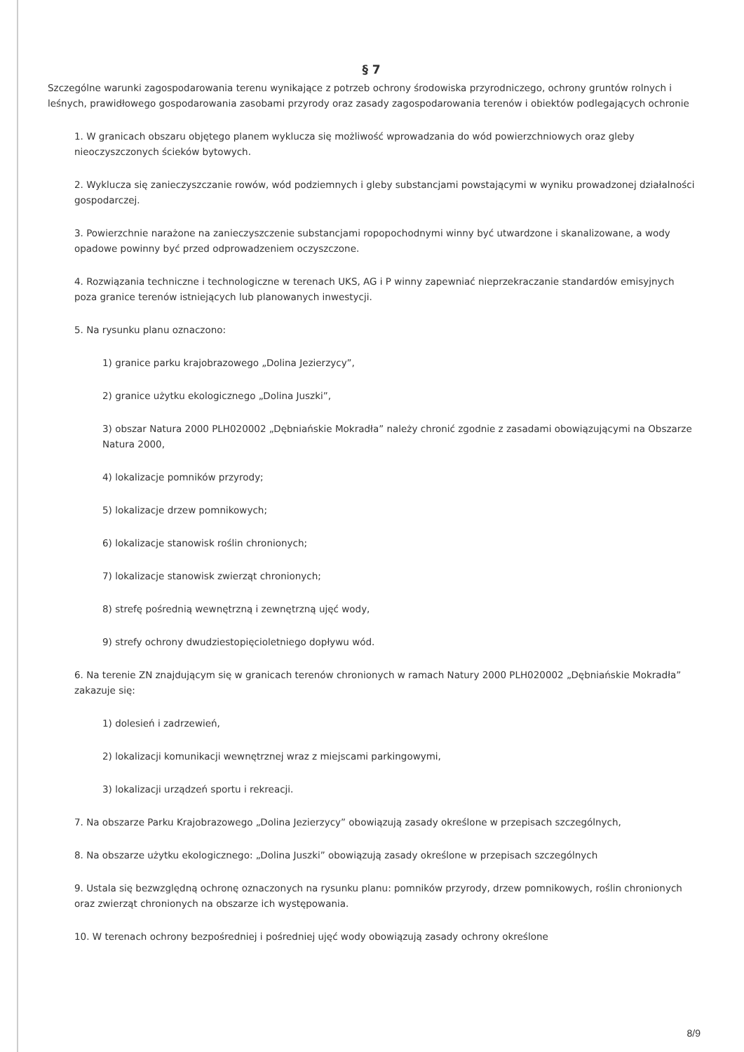§ 7
Szczególne warunki zagospodarowania terenu wynikające z potrzeb ochrony środowiska przyrodniczego, ochrony gruntów rolnych i leśnych, prawidłowego gospodarowania zasobami przyrody oraz zasady zagospodarowania terenów i obiektów podlegających ochronie
1. W granicach obszaru objętego planem wyklucza się możliwość wprowadzania do wód powierzchniowych oraz gleby nieoczyszczonych ścieków bytowych.
2. Wyklucza się zanieczyszczanie rowów, wód podziemnych i gleby substancjami powstającymi w wyniku prowadzonej działalności gospodarczej.
3. Powierzchnie narażone na zanieczyszczenie substancjami ropopochodnymi winny być utwardzone i skanalizowane, a wody opadowe powinny być przed odprowadzeniem oczyszczone.
4. Rozwiązania techniczne i technologiczne w terenach UKS, AG i P winny zapewniać nieprzekraczanie standardów emisyjnych poza granice terenów istniejących lub planowanych inwestycji.
5. Na rysunku planu oznaczono:
1) granice parku krajobrazowego „Dolina Jezierzycy”,
2) granice użytku ekologicznego „Dolina Juszki”,
3) obszar Natura 2000 PLH020002 „Dębniańskie Mokradła” należy chronić zgodnie z zasadami obowiązującymi na Obszarze Natura 2000,
4) lokalizacje pomników przyrody;
5) lokalizacje drzew pomnikowych;
6) lokalizacje stanowisk roślin chronionych;
7) lokalizacje stanowisk zwierząt chronionych;
8) strefę pośrednią wewnętrzną i zewnętrzną ujęć wody,
9) strefy ochrony dwudziestopięcioletniego dopływu wód.
6. Na terenie ZN znajdującym się w granicach terenów chronionych w ramach Natury 2000 PLH020002 „Dębniańskie Mokradła” zakazuje się:
1) dolesień i zadrzewień,
2) lokalizacji komunikacji wewnętrznej wraz z miejscami parkingowymi,
3) lokalizacji urządzeń sportu i rekreacji.
7. Na obszarze Parku Krajobrazowego „Dolina Jezierzycy” obowiązują zasady określone w przepisach szczególnych,
8. Na obszarze użytku ekologicznego: „Dolina Juszki” obowiązują zasady określone w przepisach szczególnych
9. Ustala się bezwzględną ochronę oznaczonych na rysunku planu: pomników przyrody, drzew pomnikowych, roślin chronionych oraz zwierząt chronionych na obszarze ich występowania.
10. W terenach ochrony bezpośredniej i pośredniej ujęć wody obowiązują zasady ochrony określone
8/9